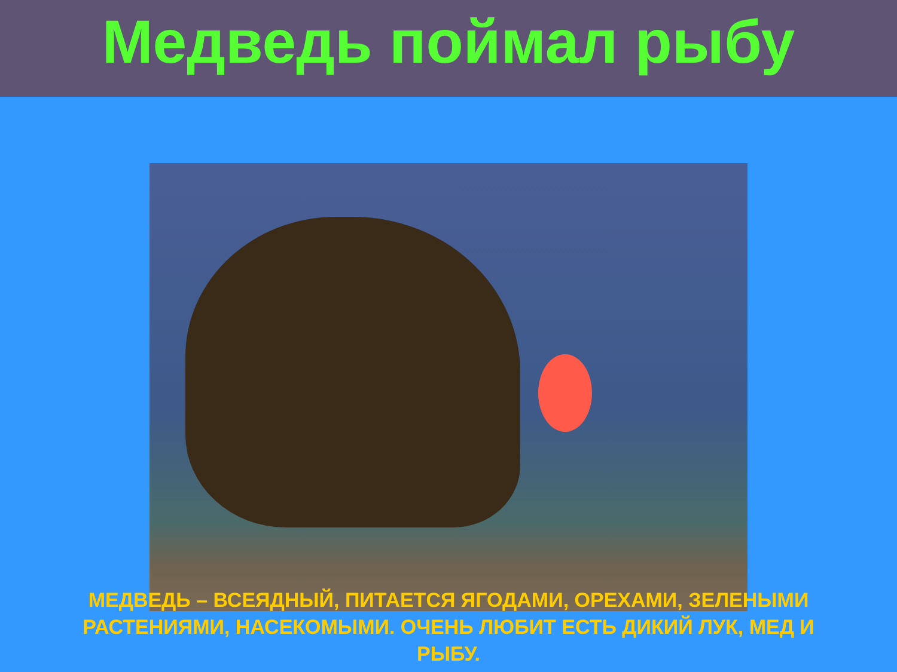Медведь поймал рыбу
МЕДВЕДЬ – ВСЕЯДНЫЙ, ПИТАЕТСЯ ЯГОДАМИ, ОРЕХАМИ, ЗЕЛЕНЫМИ РАСТЕНИЯМИ, НАСЕКОМЫМИ. ОЧЕНЬ ЛЮБИТ ЕСТЬ ДИКИЙ ЛУК, МЕД И РЫБУ.